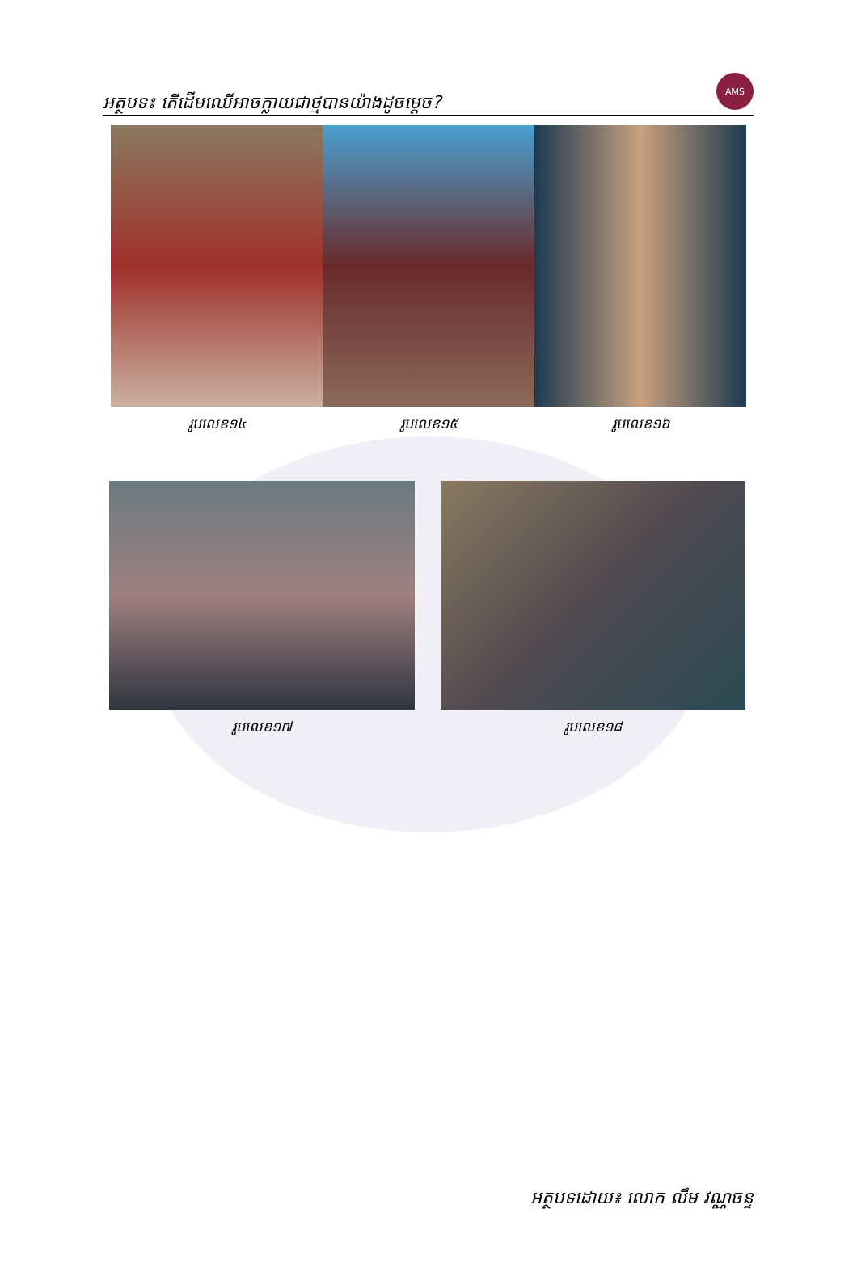អត្ថបទ៖ តើដើមឈើអាចក្លាយជាថ្មបានយ៉ាងដូចម្ដេច?
AMS
រូបលេខ១៤ រូបលេខ១៥ រូបលេខ១៦
រូបលេខ១៧ រូបលេខ១៨
អត្ថបទដោយ៖ លោក លឹម វណ្ណចន្ទ